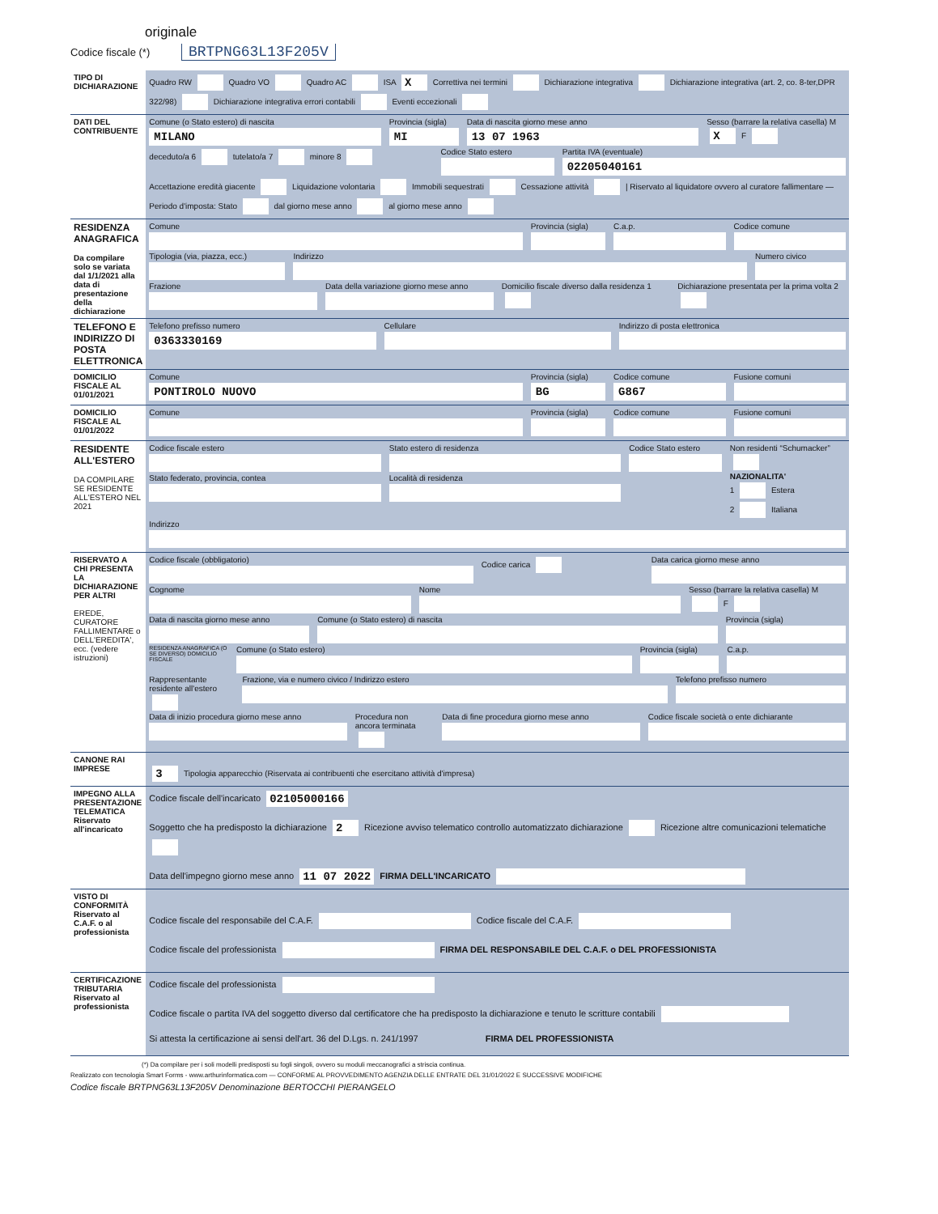originale
Codice fiscale (*) BRTPNG63L13F205V
| TIPO DI DICHIARAZIONE | Quadro RW Quadro VO Quadro AC ISA X Correttiva nei termini Dichiarazione integrativa Dichiarazione integrativa (art. 2, co. 8-ter,DPR 322/98) Dichiarazione integrativa errori contabili Eventi eccezionali |
| DATI DEL CONTRIBUENTE | Comune (o Stato estero) di nascita MILANO Provincia (sigla) MI Data di nascita giorno mese anno 13 07 1963 Sesso (barrare la relativa casella) M X F deceduto/a 6 tutelato/a 7 minore 8 Codice Stato estero Partita IVA (eventuale) 02205040161 Accettazione eredità giacente Liquidazione volontaria Immobili sequestrati Cessazione attività / Riservato al liquidatore ovvero al curatore fallimentare — Periodo d'imposta: Stato dal giorno mese anno al giorno mese anno |
| RESIDENZA ANAGRAFICA Da compilare solo se variata dal 1/1/2021 alla data di presentazione della dichiarazione | Comune Provincia (sigla) C.a.p. Codice comune Tipologia (via, piazza, ecc.) Indirizzo Numero civico Frazione Data della variazione giorno mese anno Domicilio fiscale diverso dalla residenza 1 Dichiarazione presentata per la prima volta 2 |
| TELEFONO E INDIRIZZO DI POSTA ELETTRONICA | Telefono prefisso numero 0363330169 Cellulare Indirizzo di posta elettronica |
| DOMICILIO FISCALE AL 01/01/2021 | Comune PONTIROLO NUOVO Provincia (sigla) BG Codice comune G867 Fusione comuni |
| DOMICILIO FISCALE AL 01/01/2022 | Comune Provincia (sigla) Codice comune Fusione comuni |
| RESIDENTE ALL'ESTERO DA COMPILARE SE RESIDENTE ALL'ESTERO NEL 2021 | Codice fiscale estero Stato federato, provincia, contea Stato estero di residenza Località di residenza Codice Stato estero Non residenti “Schumacker” NAZIONALITA' 1 Estera 2 Italiana Indirizzo |
| RISERVATO A CHI PRESENTA LA DICHIARAZIONE PER ALTRI EREDE, CURATORE FALLIMENTARE o DELL'EREDITA', ecc. (vedere istruzioni) | Codice fiscale (obbligatorio) Codice carica Data carica giorno mese anno Cognome Nome Sesso (barrare la relativa casella) M F Data di nascita giorno mese anno Comune (o Stato estero) di nascita Provincia (sigla) RESIDENZA ANAGRAFICA (O SE DIVERSO) DOMICILIO FISCALE Comune (o Stato estero) Provincia (sigla) C.a.p. Rappresentante residente all'estero Frazione, via e numero civico / Indirizzo estero Telefono prefisso numero Data di inizio procedura giorno mese anno Procedura non ancora terminata Data di fine procedura giorno mese anno Codice fiscale società o ente dichiarante |
| CANONE RAI IMPRESE | 3 Tipologia apparecchio (Riservata ai contribuenti che esercitano attività d'impresa) |
| IMPEGNO ALLA PRESENTAZIONE TELEMATICA Riservato all'incaricato | Codice fiscale dell'incaricato 02105000166 Soggetto che ha predisposto la dichiarazione 2 Ricezione avviso telematico controllo automatizzato dichiarazione Ricezione altre comunicazioni telematiche Data dell'impegno giorno mese anno 11 07 2022 FIRMA DELL'INCARICATO |
| VISTO DI CONFORMITÀ Riservato al C.A.F. o al professionista | Codice fiscale del responsabile del C.A.F. Codice fiscale del C.A.F. Codice fiscale del professionista FIRMA DEL RESPONSABILE DEL C.A.F. o DEL PROFESSIONISTA |
| CERTIFICAZIONE TRIBUTARIA Riservato al professionista | Codice fiscale del professionista Codice fiscale o partita IVA del soggetto diverso dal certificatore che ha predisposto la dichiarazione e tenuto le scritture contabili Si attesta la certificazione ai sensi dell'art. 36 del D.Lgs. n. 241/1997 FIRMA DEL PROFESSIONISTA |
(*) Da compilare per i soli modelli predisposti su fogli singoli, ovvero su moduli meccanografici a striscia continua.
Realizzato con tecnologia Smart Forms - www.arthurinformatica.com — CONFORME AL PROVVEDIMENTO AGENZIA DELLE ENTRATE DEL 31/01/2022 E SUCCESSIVE MODIFICHE
Codice fiscale BRTPNG63L13F205V Denominazione BERTOCCHI PIERANGELO